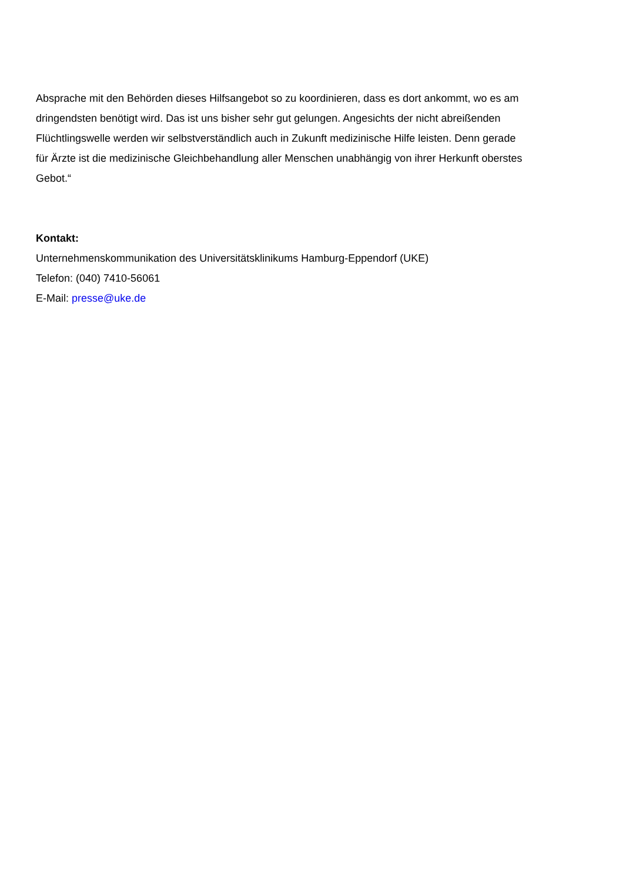Absprache mit den Behörden dieses Hilfsangebot so zu koordinieren, dass es dort ankommt, wo es am dringendsten benötigt wird. Das ist uns bisher sehr gut gelungen. Angesichts der nicht abreißenden Flüchtlingswelle werden wir selbstverständlich auch in Zukunft medizinische Hilfe leisten. Denn gerade für Ärzte ist die medizinische Gleichbehandlung aller Menschen unabhängig von ihrer Herkunft oberstes Gebot.“
Kontakt:
Unternehmenskommunikation des Universitätsklinikums Hamburg-Eppendorf (UKE)
Telefon: (040) 7410-56061
E-Mail: presse@uke.de